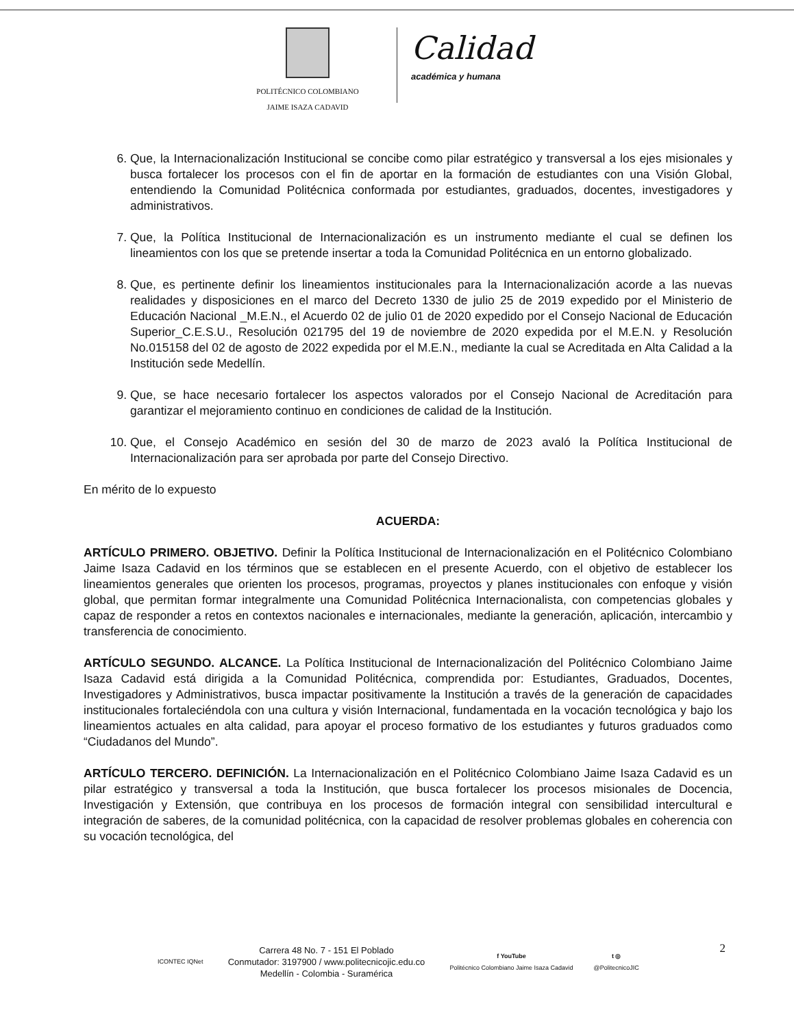POLITÉCNICO COLOMBIANO
JAIME ISAZA CADAVID
Calidad
académica y humana
6. Que, la Internacionalización Institucional se concibe como pilar estratégico y transversal a los ejes misionales y busca fortalecer los procesos con el fin de aportar en la formación de estudiantes con una Visión Global, entendiendo la Comunidad Politécnica conformada por estudiantes, graduados, docentes, investigadores y administrativos.
7. Que, la Política Institucional de Internacionalización es un instrumento mediante el cual se definen los lineamientos con los que se pretende insertar a toda la Comunidad Politécnica en un entorno globalizado.
8. Que, es pertinente definir los lineamientos institucionales para la Internacionalización acorde a las nuevas realidades y disposiciones en el marco del Decreto 1330 de julio 25 de 2019 expedido por el Ministerio de Educación Nacional _M.E.N., el Acuerdo 02 de julio 01 de 2020 expedido por el Consejo Nacional de Educación Superior_C.E.S.U., Resolución 021795 del 19 de noviembre de 2020 expedida por el M.E.N. y Resolución No.015158 del 02 de agosto de 2022 expedida por el M.E.N., mediante la cual se Acreditada en Alta Calidad a la Institución sede Medellín.
9. Que, se hace necesario fortalecer los aspectos valorados por el Consejo Nacional de Acreditación para garantizar el mejoramiento continuo en condiciones de calidad de la Institución.
10. Que, el Consejo Académico en sesión del 30 de marzo de 2023 avaló la Política Institucional de Internacionalización para ser aprobada por parte del Consejo Directivo.
En mérito de lo expuesto
ACUERDA:
ARTÍCULO PRIMERO. OBJETIVO. Definir la Política Institucional de Internacionalización en el Politécnico Colombiano Jaime Isaza Cadavid en los términos que se establecen en el presente Acuerdo, con el objetivo de establecer los lineamientos generales que orienten los procesos, programas, proyectos y planes institucionales con enfoque y visión global, que permitan formar integralmente una Comunidad Politécnica Internacionalista, con competencias globales y capaz de responder a retos en contextos nacionales e internacionales, mediante la generación, aplicación, intercambio y transferencia de conocimiento.
ARTÍCULO SEGUNDO. ALCANCE. La Política Institucional de Internacionalización del Politécnico Colombiano Jaime Isaza Cadavid está dirigida a la Comunidad Politécnica, comprendida por: Estudiantes, Graduados, Docentes, Investigadores y Administrativos, busca impactar positivamente la Institución a través de la generación de capacidades institucionales fortaleciéndola con una cultura y visión Internacional, fundamentada en la vocación tecnológica y bajo los lineamientos actuales en alta calidad, para apoyar el proceso formativo de los estudiantes y futuros graduados como “Ciudadanos del Mundo”.
ARTÍCULO TERCERO. DEFINICIÓN. La Internacionalización en el Politécnico Colombiano Jaime Isaza Cadavid es un pilar estratégico y transversal a toda la Institución, que busca fortalecer los procesos misionales de Docencia, Investigación y Extensión, que contribuya en los procesos de formación integral con sensibilidad intercultural e integración de saberes, de la comunidad politécnica, con la capacidad de resolver problemas globales en coherencia con su vocación tecnológica, del
2
ICONTEC IQNet
Carrera 48 No. 7 - 151 El Poblado
Conmutador: 3197900 / www.politecnicojic.edu.co
Medellín - Colombia - Suramérica
f YouTube
Politécnico Colombiano Jaime Isaza Cadavid
t ◎
@PolitecnicoJIC